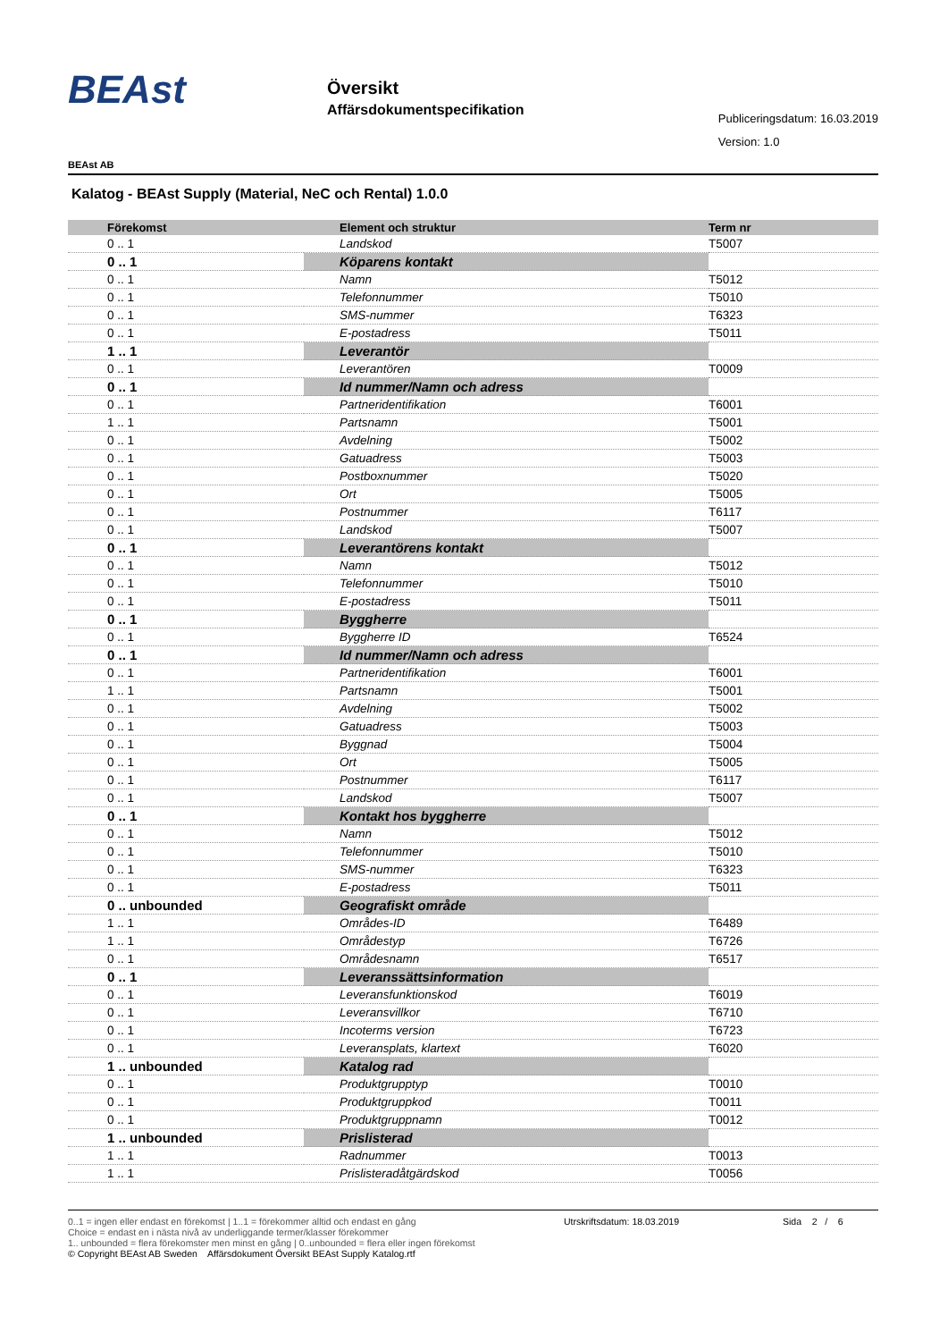BEAst
Översikt
Affärsdokumentspecifikation
Publiceringsdatum: 16.03.2019
Version: 1.0
BEAst AB
Kalatog - BEAst Supply (Material, NeC och Rental) 1.0.0
| Förekomst | Element och struktur | Term nr |
| --- | --- | --- |
| 0 .. 1 | Landskod | T5007 |
| 0 .. 1 | Köparens kontakt | |
| 0 .. 1 | Namn | T5012 |
| 0 .. 1 | Telefonnummer | T5010 |
| 0 .. 1 | SMS-nummer | T6323 |
| 0 .. 1 | E-postadress | T5011 |
| 1 .. 1 | Leverantör | |
| 0 .. 1 | Leverantören | T0009 |
| 0 .. 1 | Id nummer/Namn och adress | |
| 0 .. 1 | Partneridentifikation | T6001 |
| 1 .. 1 | Partsnamn | T5001 |
| 0 .. 1 | Avdelning | T5002 |
| 0 .. 1 | Gatuadress | T5003 |
| 0 .. 1 | Postboxnummer | T5020 |
| 0 .. 1 | Ort | T5005 |
| 0 .. 1 | Postnummer | T6117 |
| 0 .. 1 | Landskod | T5007 |
| 0 .. 1 | Leverantörens kontakt | |
| 0 .. 1 | Namn | T5012 |
| 0 .. 1 | Telefonnummer | T5010 |
| 0 .. 1 | E-postadress | T5011 |
| 0 .. 1 | Byggherre | |
| 0 .. 1 | Byggherre ID | T6524 |
| 0 .. 1 | Id nummer/Namn och adress | |
| 0 .. 1 | Partneridentifikation | T6001 |
| 1 .. 1 | Partsnamn | T5001 |
| 0 .. 1 | Avdelning | T5002 |
| 0 .. 1 | Gatuadress | T5003 |
| 0 .. 1 | Byggnad | T5004 |
| 0 .. 1 | Ort | T5005 |
| 0 .. 1 | Postnummer | T6117 |
| 0 .. 1 | Landskod | T5007 |
| 0 .. 1 | Kontakt hos byggherre | |
| 0 .. 1 | Namn | T5012 |
| 0 .. 1 | Telefonnummer | T5010 |
| 0 .. 1 | SMS-nummer | T6323 |
| 0 .. 1 | E-postadress | T5011 |
| 0 .. unbounded | Geografiskt område | |
| 1 .. 1 | Områdes-ID | T6489 |
| 1 .. 1 | Områdestyp | T6726 |
| 0 .. 1 | Områdesnamn | T6517 |
| 0 .. 1 | Leveranssättsinformation | |
| 0 .. 1 | Leveransfunktionskod | T6019 |
| 0 .. 1 | Leveransvillkor | T6710 |
| 0 .. 1 | Incoterms version | T6723 |
| 0 .. 1 | Leveransplats, klartext | T6020 |
| 1 .. unbounded | Katalog rad | |
| 0 .. 1 | Produktgrupptyp | T0010 |
| 0 .. 1 | Produktgruppkod | T0011 |
| 0 .. 1 | Produktgruppnamn | T0012 |
| 1 .. unbounded | Prislisterad | |
| 1 .. 1 | Radnummer | T0013 |
| 1 .. 1 | Prislisteradåtgärdskod | T0056 |
0..1 = ingen eller endast en förekomst | 1..1 = förekommer alltid och endast en gång
Choice = endast en i nästa nivå av underliggande termer/klasser förekommer
1.. unbounded = flera förekomster men minst en gång | 0..unbounded = flera eller ingen förekomst
© Copyright BEAst AB Sweden Affärsdokument Översikt BEAst Supply Katalog.rtf
Utrskriftsdatum: 18.03.2019 Sida 2 / 6